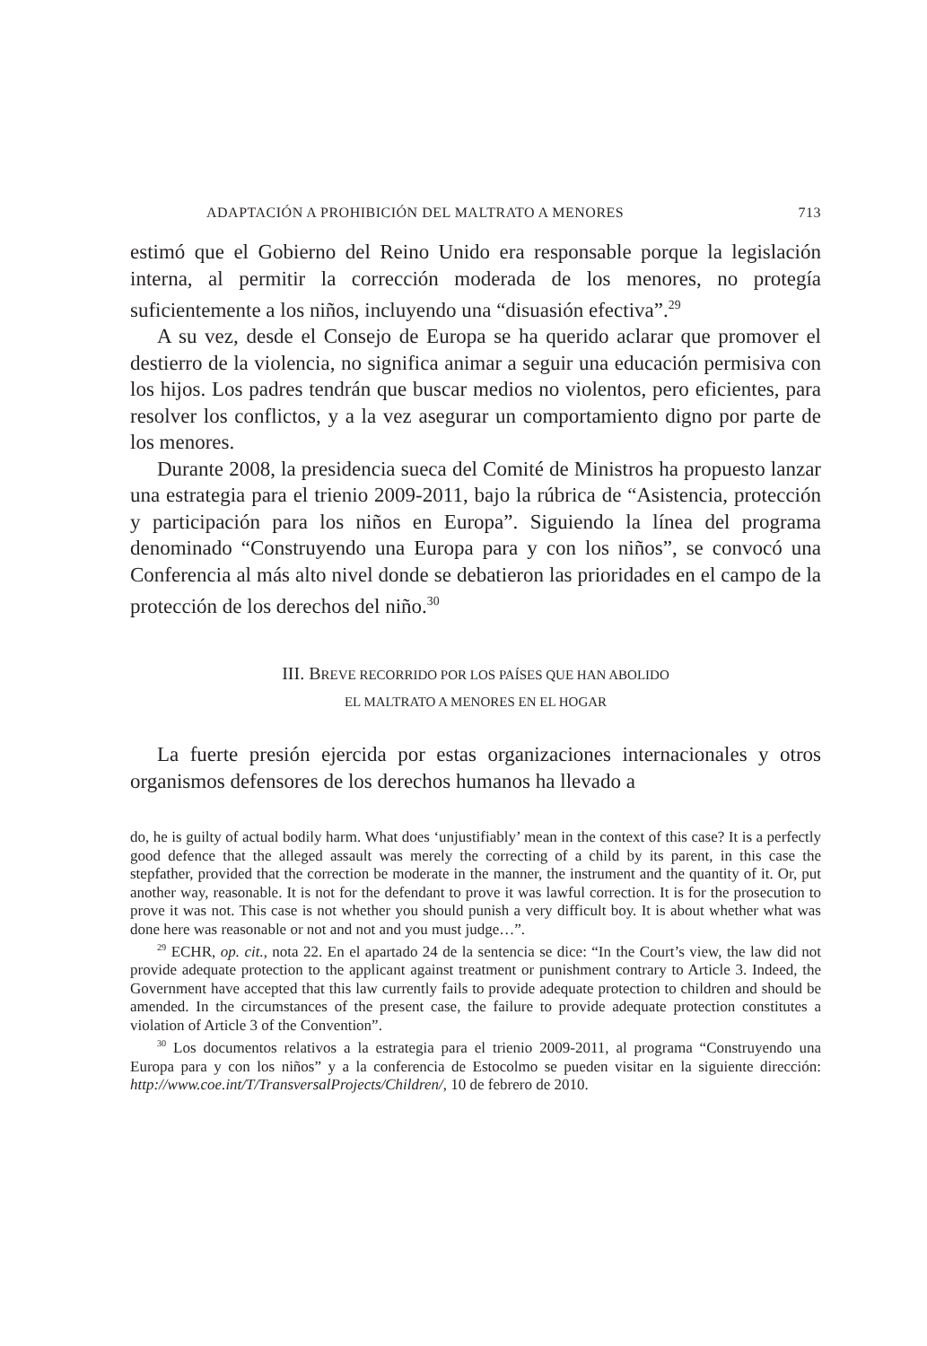ADAPTACIÓN A PROHIBICIÓN DEL MALTRATO A MENORES 713
estimó que el Gobierno del Reino Unido era responsable porque la legislación interna, al permitir la corrección moderada de los menores, no protegía suficientemente a los niños, incluyendo una “disuasión efectiva”.<sup>29</sup>
A su vez, desde el Consejo de Europa se ha querido aclarar que promover el destierro de la violencia, no significa animar a seguir una educación permisiva con los hijos. Los padres tendrán que buscar medios no violentos, pero eficientes, para resolver los conflictos, y a la vez asegurar un comportamiento digno por parte de los menores.
Durante 2008, la presidencia sueca del Comité de Ministros ha propuesto lanzar una estrategia para el trienio 2009-2011, bajo la rúbrica de “Asistencia, protección y participación para los niños en Europa”. Siguiendo la línea del programa denominado “Construyendo una Europa para y con los niños”, se convocó una Conferencia al más alto nivel donde se debatieron las prioridades en el campo de la protección de los derechos del niño.<sup>30</sup>
III. BREVE RECORRIDO POR LOS PAÍSES QUE HAN ABOLIDO
EL MALTRATO A MENORES EN EL HOGAR
La fuerte presión ejercida por estas organizaciones internacionales y otros organismos defensores de los derechos humanos ha llevado a
do, he is guilty of actual bodily harm. What does ‘unjustifiably’ mean in the context of this case? It is a perfectly good defence that the alleged assault was merely the correcting of a child by its parent, in this case the stepfather, provided that the correction be moderate in the manner, the instrument and the quantity of it. Or, put another way, reasonable. It is not for the defendant to prove it was lawful correction. It is for the prosecution to prove it was not. This case is not whether you should punish a very difficult boy. It is about whether what was done here was reasonable or not and not and you must judge…”.
<sup>29</sup> ECHR, op. cit., nota 22. En el apartado 24 de la sentencia se dice: “In the Court’s view, the law did not provide adequate protection to the applicant against treatment or punishment contrary to Article 3. Indeed, the Government have accepted that this law currently fails to provide adequate protection to children and should be amended. In the circumstances of the present case, the failure to provide adequate protection constitutes a violation of Article 3 of the Convention”.
<sup>30</sup> Los documentos relativos a la estrategia para el trienio 2009-2011, al programa “Construyendo una Europa para y con los niños” y a la conferencia de Estocolmo se pueden visitar en la siguiente dirección: http://www.coe.int/T/TransversalProjects/Children/, 10 de febrero de 2010.